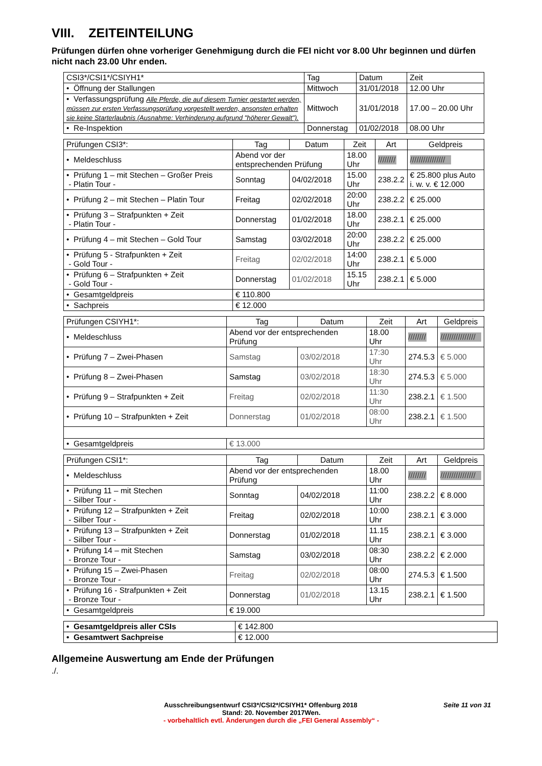VIII. ZEITEINTEILUNG
Prüfungen dürfen ohne vorheriger Genehmigung durch die FEI nicht vor 8.00 Uhr beginnen und dürfen nicht nach 23.00 Uhr enden.
| CSI3*/CSI1*/CSIYH1* | Tag | Datum | Zeit |
| • Öffnung der Stallungen | Mittwoch | 31/01/2018 | 12.00 Uhr |
| • Verfassungsprüfung Alle Pferde, die auf diesem Turnier gestartet werden, müssen zur ersten Verfassungsprüfung vorgestellt werden, ansonsten erhalten sie keine Starterlaubnis (Ausnahme: Verhinderung aufgrund "höherer Gewalt"). | Mittwoch | 31/01/2018 | 17.00 – 20.00 Uhr |
| • Re-Inspektion | Donnerstag | 01/02/2018 | 08.00 Uhr |
| Prüfungen CSI3*: | Tag | Datum | Zeit | Art | Geldpreis |
| • Meldeschluss | Abend vor der entsprechenden Prüfung | | 18.00 Uhr | //////// | //////////////// |
| • Prüfung 1 – mit Stechen – Großer Preis - Platin Tour - | Sonntag | 04/02/2018 | 15.00 Uhr | 238.2.2 | € 25.800 plus Auto i. w. v. € 12.000 |
| • Prüfung 2 – mit Stechen – Platin Tour | Freitag | 02/02/2018 | 20:00 Uhr | 238.2.2 | € 25.000 |
| • Prüfung 3 – Strafpunkten + Zeit - Platin Tour - | Donnerstag | 01/02/2018 | 18.00 Uhr | 238.2.1 | € 25.000 |
| • Prüfung 4 – mit Stechen – Gold Tour | Samstag | 03/02/2018 | 20:00 Uhr | 238.2.2 | € 25.000 |
| • Prüfung 5 - Strafpunkten + Zeit - Gold Tour - | Freitag | 02/02/2018 | 14:00 Uhr | 238.2.1 | € 5.000 |
| • Prüfung 6 – Strafpunkten + Zeit - Gold Tour - | Donnerstag | 01/02/2018 | 15.15 Uhr | 238.2.1 | € 5.000 |
| • Gesamtgeldpreis | € 110.800 | | | | |
| • Sachpreis | € 12.000 | | | | |
| Prüfungen CSIYH1*: | Tag | Datum | Zeit | Art | Geldpreis |
| • Meldeschluss | Abend vor der entsprechenden Prüfung | | 18.00 Uhr | //////// | //////////////// |
| • Prüfung 7 – Zwei-Phasen | Samstag | 03/02/2018 | 17:30 Uhr | 274.5.3 | € 5.000 |
| • Prüfung 8 – Zwei-Phasen | Samstag | 03/02/2018 | 18:30 Uhr | 274.5.3 | € 5.000 |
| • Prüfung 9 – Strafpunkten + Zeit | Freitag | 02/02/2018 | 11:30 Uhr | 238.2.1 | € 1.500 |
| • Prüfung 10 – Strafpunkten + Zeit | Donnerstag | 01/02/2018 | 08:00 Uhr | 238.2.1 | € 1.500 |
| • Gesamtgeldpreis | € 13.000 | | | | |
| Prüfungen CSI1*: | Tag | Datum | Zeit | Art | Geldpreis |
| • Meldeschluss | Abend vor der entsprechenden Prüfung | | 18.00 Uhr | //////// | //////////////// |
| • Prüfung 11 – mit Stechen - Silber Tour - | Sonntag | 04/02/2018 | 11:00 Uhr | 238.2.2 | € 8.000 |
| • Prüfung 12 – Strafpunkten + Zeit - Silber Tour - | Freitag | 02/02/2018 | 10:00 Uhr | 238.2.1 | € 3.000 |
| • Prüfung 13 – Strafpunkten + Zeit - Silber Tour - | Donnerstag | 01/02/2018 | 11.15 Uhr | 238.2.1 | € 3.000 |
| • Prüfung 14 – mit Stechen - Bronze Tour - | Samstag | 03/02/2018 | 08:30 Uhr | 238.2.2 | € 2.000 |
| • Prüfung 15 – Zwei-Phasen - Bronze Tour - | Freitag | 02/02/2018 | 08:00 Uhr | 274.5.3 | € 1.500 |
| • Prüfung 16 - Strafpunkten + Zeit - Bronze Tour - | Donnerstag | 01/02/2018 | 13.15 Uhr | 238.2.1 | € 1.500 |
| • Gesamtgeldpreis | € 19.000 | | | | |
| • Gesamtgeldpreis aller CSIs | € 142.800 |
| • Gesamtwert Sachpreise | € 12.000 |
Allgemeine Auswertung am Ende der Prüfungen
./.
Ausschreibungsentwurf CSI3*/CSI2*/CSIYH1* Offenburg 2018 Seite 11 von 31
Stand: 20. November 2017Wen.
- vorbehaltlich evtl. Änderungen durch die „FEI General Assembly“ -